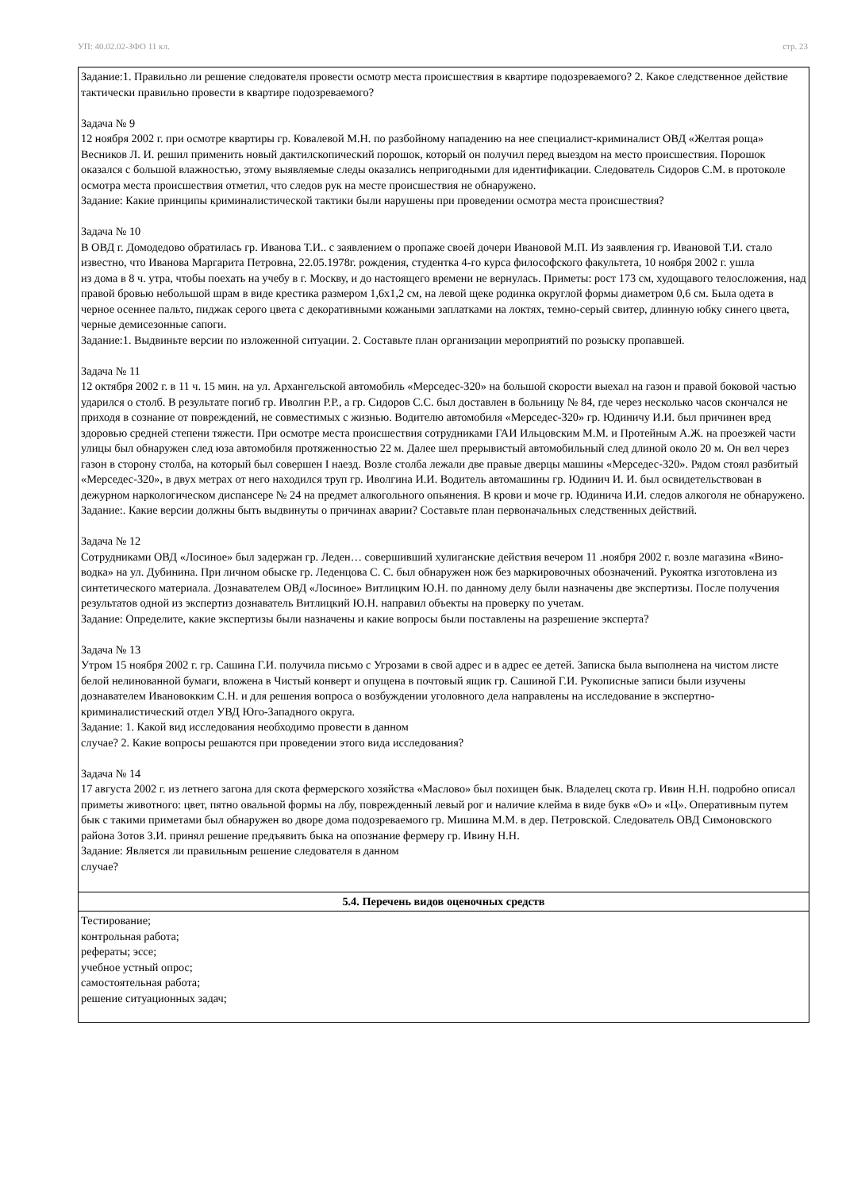УП: 40.02.02-ЗФО 11 кл. стр. 23
| Задание:1. Правильно ли решение следователя провести осмотр места происшествия в квартире подозреваемого? 2. Какое следственное действие тактически правильно провести в квартире подозреваемого? Задача № 9 12 ноября 2002 г. при осмотре квартиры гр. Ковалевой М.Н. по разбойному нападению на нее специалист-криминалист ОВД «Желтая роща» Весников Л. И. решил применить новый дактилскопический порошок, который он получил перед выездом на место происшествия. Порошок оказался с большой влажностью, этому выявляемые следы оказались непригодными для идентификации. Следователь Сидоров С.М. в протоколе осмотра места происшествия отметил, что следов рук на месте происшествия не обнаружено. Задание: Какие принципы криминалистической тактики были нарушены при проведении осмотра места происшествия? Задача № 10 В ОВД г. Домодедово обратилась гр. Иванова Т.И.. с заявлением о пропаже своей дочери Ивановой М.П. Из заявления гр. Ивановой Т.И. стало известно, что Иванова Маргарита Петровна, 22.05.1978г. рождения, студентка 4-го курса философского факультета, 10 ноября 2002 г. ушла из дома в 8 ч. утра, чтобы поехать на учебу в г. Москву, и до настоящего времени не вернулась. Приметы: рост 173 см, худощавого телосложения, над правой бровью небольшой шрам в виде крестика размером 1,6х1,2 см, на левой щеке родинка округлой формы диаметром 0,6 см. Была одета в черное осеннее пальто, пиджак серого цвета с декоративными кожаными заплатками на локтях, темно-серый свитер, длинную юбку синего цвета, черные демисезонные сапоги. Задание:1. Выдвиньте версии по изложенной ситуации. 2. Составьте план организации мероприятий по розыску пропавшей. Задача № 11 12 октября 2002 г. в 11 ч. 15 мин. на ул. Архангельской автомобиль «Мерседес-320» на большой скорости выехал на газон и правой боковой частью ударился о столб. В результате погиб гр. Иволгин Р.Р., а гр. Сидоров С.С. был доставлен в больницу № 84, где через несколько часов скончался не приходя в сознание от повреждений, не совместимых с жизнью. Водителю автомобиля «Мерседес-320» гр. Юдиничу И.И. был причинен вред здоровью средней степени тяжести. При осмотре места происшествия сотрудниками ГАИ Ильцовским М.М. и Протейным А.Ж. на проезжей части улицы был обнаружен след юза автомобиля протяженностью 22 м. Далее шел прерывистый автомобильный след длиной около 20 м. Он вел через газон в сторону столба, на который был совершен I наезд. Возле столба лежали две правые дверцы машины «Мерседес-320». Рядом стоял разбитый «Мерседес-320», в двух метрах от него находился труп гр. Иволгина И.И. Водитель автомашины гр. Юдинич И. И. был освидетельствован в дежурном наркологическом диспансере № 24 на предмет алкогольного опьянения. В крови и моче гр. Юдинича И.И. следов алкоголя не обнаружено. Задание:. Какие версии должны быть выдвинуты о причинах аварии? Составьте план первоначальных следственных действий. Задача № 12 Сотрудниками ОВД «Лосиное» был задержан гр. Леден… совершивший хулиганские действия вечером 11 .ноября 2002 г. возле магазина «Вино-водка» на ул. Дубинина. При личном обыске гр. Леденцова С. С. был обнаружен нож без маркировочных обозначений. Рукоятка изготовлена из синтетического материала. Дознавателем ОВД «Лосиное» Витлицким Ю.Н. по данному делу были назначены две экспертизы. После получения результатов одной из экспертиз дознаватель Витлицкий Ю.Н. направил объекты на проверку по учетам. Задание: Определите, какие экспертизы были назначены и какие вопросы были поставлены на разрешение эксперта? Задача № 13 Утром 15 ноября 2002 г. гр. Сашина Г.И. получила письмо с Угрозами в свой адрес и в адрес ее детей. Записка была выполнена на чистом листе белой нелинованной бумаги, вложена в Чистый конверт и опущена в почтовый ящик гр. Сашиной Г.И. Рукописные записи были изучены дознавателем Ивановокким С.Н. и для решения вопроса о возбуждении уголовного дела направлены на исследование в экспертно-криминалистический отдел УВД Юго-Западного округа. Задание: 1. Какой вид исследования необходимо провести в данном случае? 2. Какие вопросы решаются при проведении этого вида исследования? Задача № 14 17 августа 2002 г. из летнего загона для скота фермерского хозяйства «Маслово» был похищен бык. Владелец скота гр. Ивин Н.Н. подробно описал приметы животного: цвет, пятно овальной формы на лбу, поврежденный левый рог и наличие клейма в виде букв «О» и «Ц». Оперативным путем бык с такими приметами был обнаружен во дворе дома подозреваемого гр. Мишина М.М. в дер. Петровской. Следователь ОВД Симоновского района Зотов З.И. принял решение предъявить быка на опознание фермеру гр. Ивину Н.Н. Задание: Является ли правильным решение следователя в данном случае? |
| 5.4. Перечень видов оценочных средств |
| Тестирование; контрольная работа; рефераты; эссе; учебное устный опрос; самостоятельная работа; решение ситуационных задач; |